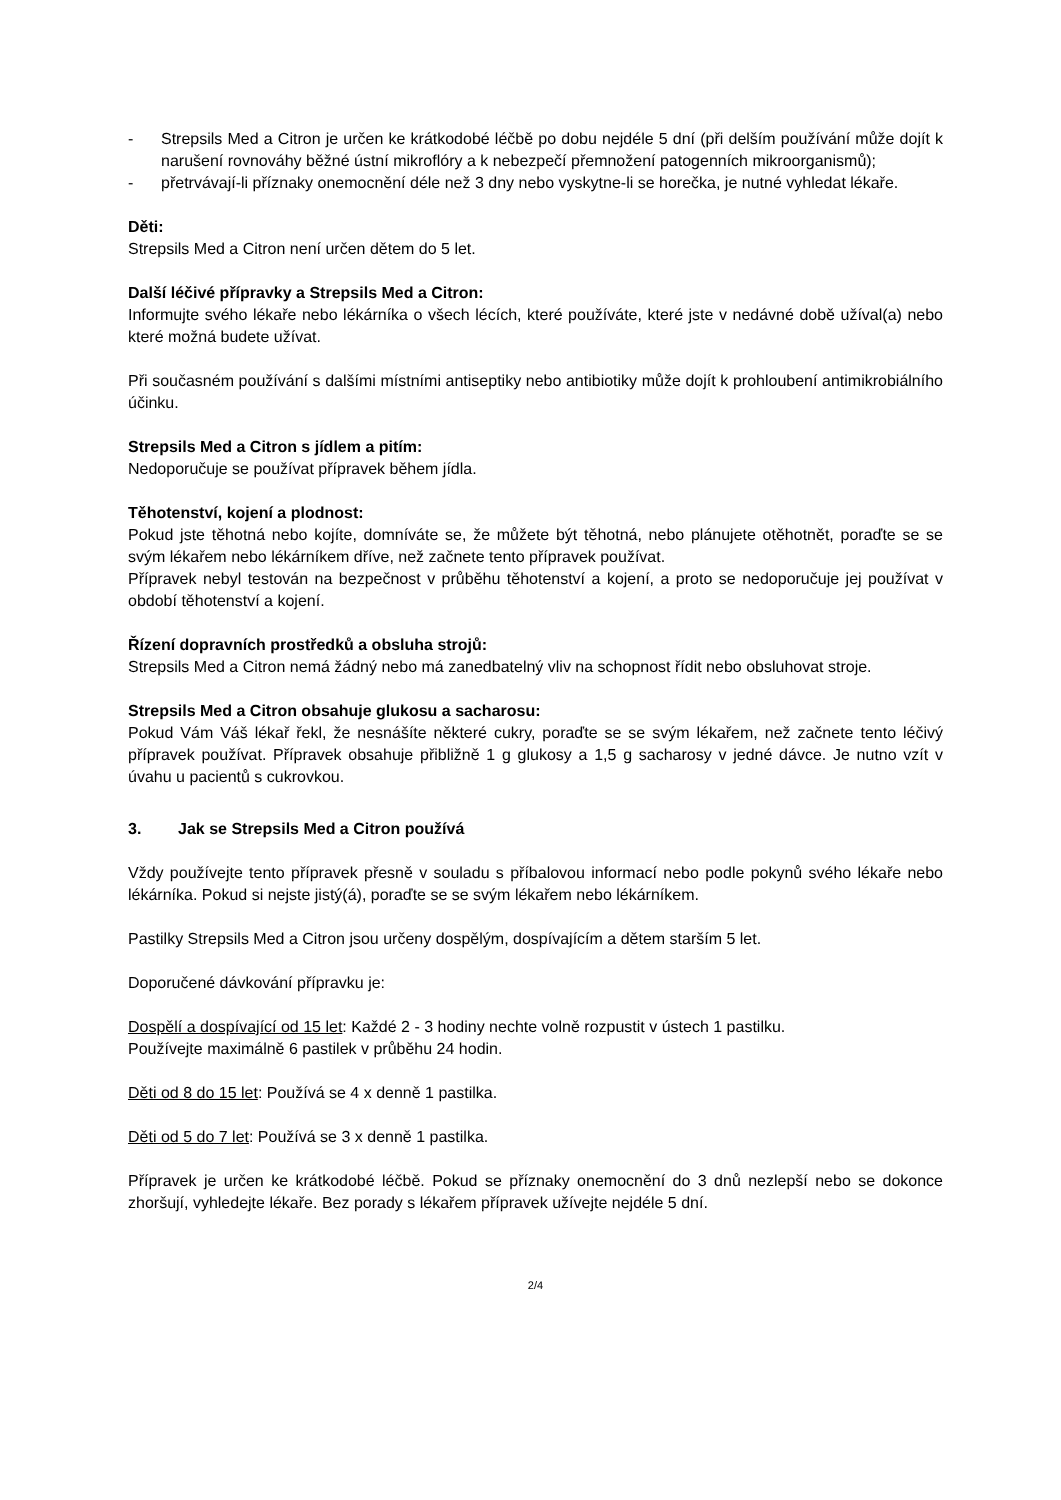- Strepsils Med a Citron je určen ke krátkodobé léčbě po dobu nejdéle 5 dní (při delším používání může dojít k narušení rovnováhy běžné ústní mikroflóry a k nebezpečí přemnožení patogenních mikroorganismů);
- přetrvávají-li příznaky onemocnění déle než 3 dny nebo vyskytne-li se horečka, je nutné vyhledat lékaře.
Děti:
Strepsils Med a Citron není určen dětem do 5 let.
Další léčivé přípravky a Strepsils Med a Citron:
Informujte svého lékaře nebo lékárníka o všech lécích, které používáte, které jste v nedávné době užíval(a) nebo které možná budete užívat.
Při současném používání s dalšími místními antiseptiky nebo antibiotiky může dojít k prohloubení antimikrobiálního účinku.
Strepsils Med a Citron s jídlem a pitím:
Nedoporučuje se používat přípravek během jídla.
Těhotenství, kojení a plodnost:
Pokud jste těhotná nebo kojíte, domníváte se, že můžete být těhotná, nebo plánujete otěhotnět, poraďte se se svým lékařem nebo lékárníkem dříve, než začnete tento přípravek používat.
Přípravek nebyl testován na bezpečnost v průběhu těhotenství a kojení, a proto se nedoporučuje jej používat v období těhotenství a kojení.
Řízení dopravních prostředků a obsluha strojů:
Strepsils Med a Citron nemá žádný nebo má zanedbatelný vliv na schopnost řídit nebo obsluhovat stroje.
Strepsils Med a Citron obsahuje glukosu a sacharosu:
Pokud Vám Váš lékař řekl, že nesnášíte některé cukry, poraďte se se svým lékařem, než začnete tento léčivý přípravek používat. Přípravek obsahuje přibližně 1 g glukosy a 1,5 g sacharosy v jedné dávce. Je nutno vzít v úvahu u pacientů s cukrovkou.
3. Jak se Strepsils Med a Citron používá
Vždy používejte tento přípravek přesně v souladu s příbalovou informací nebo podle pokynů svého lékaře nebo lékárníka. Pokud si nejste jistý(á), poraďte se se svým lékařem nebo lékárníkem.
Pastilky Strepsils Med a Citron jsou určeny dospělým, dospívajícím a dětem starším 5 let.
Doporučené dávkování přípravku je:
Dospělí a dospívající od 15 let: Každé 2 - 3 hodiny nechte volně rozpustit v ústech 1 pastilku.
Používejte maximálně 6 pastilek v průběhu 24 hodin.
Děti od 8 do 15 let: Používá se 4 x denně 1 pastilka.
Děti od 5 do 7 let: Používá se 3 x denně 1 pastilka.
Přípravek je určen ke krátkodobé léčbě. Pokud se příznaky onemocnění do 3 dnů nezlepší nebo se dokonce zhoršují, vyhledejte lékaře. Bez porady s lékařem přípravek užívejte nejdéle 5 dní.
2/4